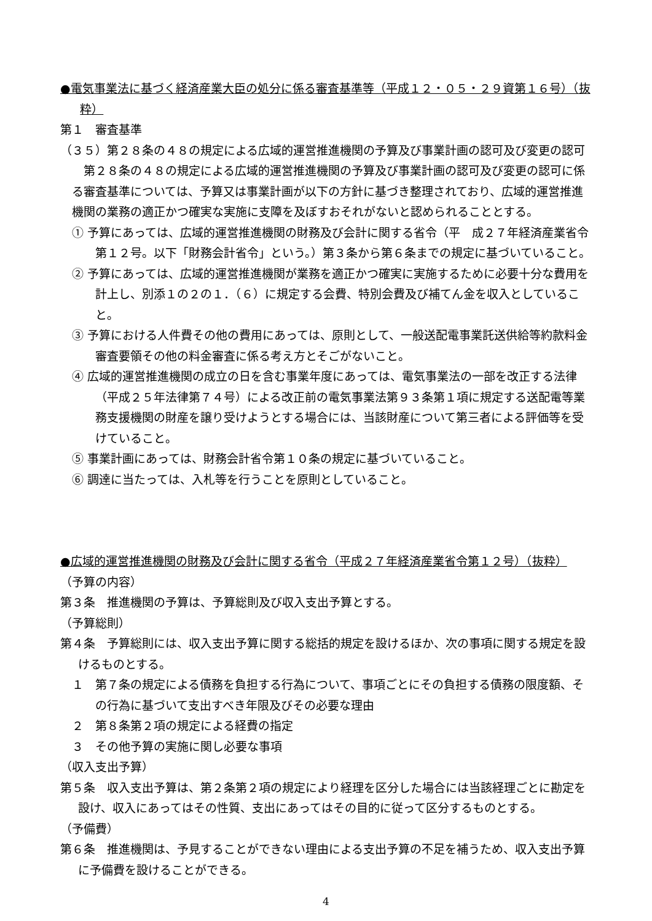●電気事業法に基づく経済産業大臣の処分に係る審査基準等（平成１２・０５・２９資第１６号）（抜粋）
第１　審査基準
（３５）第２８条の４８の規定による広域的運営推進機関の予算及び事業計画の認可及び変更の認可
第２８条の４８の規定による広域的運営推進機関の予算及び事業計画の認可及び変更の認可に係る審査基準については、予算又は事業計画が以下の方針に基づき整理されており、広域的運営推進機関の業務の適正かつ確実な実施に支障を及ぼすおそれがないと認められることとする。
① 予算にあっては、広域的運営推進機関の財務及び会計に関する省令（平　成２７年経済産業省令第１２号。以下「財務会計省令」という。）第３条から第６条までの規定に基づいていること。
② 予算にあっては、広域的運営推進機関が業務を適正かつ確実に実施するために必要十分な費用を計上し、別添１の２の１．（６）に規定する会費、特別会費及び補てん金を収入としていること。
③ 予算における人件費その他の費用にあっては、原則として、一般送配電事業託送供給等約款料金審査要領その他の料金審査に係る考え方とそごがないこと。
④ 広域的運営推進機関の成立の日を含む事業年度にあっては、電気事業法の一部を改正する法律（平成２５年法律第７４号）による改正前の電気事業法第９３条第１項に規定する送配電等業務支援機関の財産を譲り受けようとする場合には、当該財産について第三者による評価等を受けていること。
⑤ 事業計画にあっては、財務会計省令第１０条の規定に基づいていること。
⑥ 調達に当たっては、入札等を行うことを原則としていること。
●広域的運営推進機関の財務及び会計に関する省令（平成２７年経済産業省令第１２号）（抜粋）
（予算の内容）
第３条　推進機関の予算は、予算総則及び収入支出予算とする。
（予算総則）
第４条　予算総則には、収入支出予算に関する総括的規定を設けるほか、次の事項に関する規定を設けるものとする。
１　第７条の規定による債務を負担する行為について、事項ごとにその負担する債務の限度額、その行為に基づいて支出すべき年限及びその必要な理由
２　第８条第２項の規定による経費の指定
３　その他予算の実施に関し必要な事項
（収入支出予算）
第５条　収入支出予算は、第２条第２項の規定により経理を区分した場合には当該経理ごとに勘定を設け、収入にあってはその性質、支出にあってはその目的に従って区分するものとする。
（予備費）
第６条　推進機関は、予見することができない理由による支出予算の不足を補うため、収入支出予算に予備費を設けることができる。
4